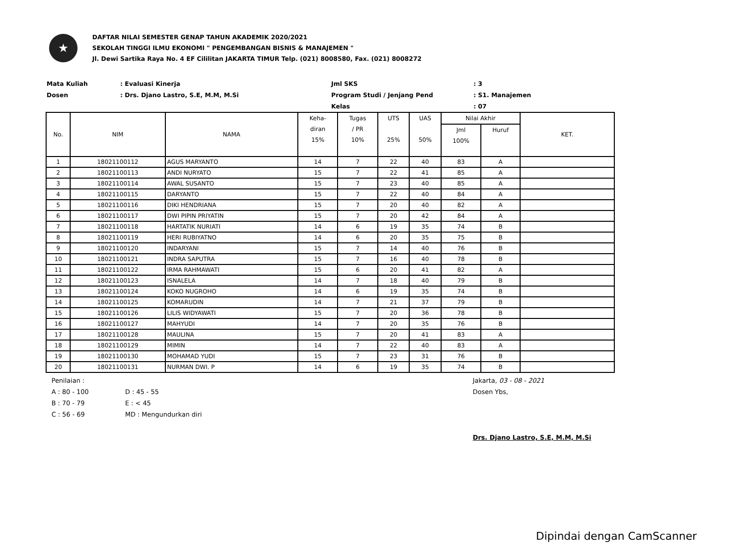★
DAFTAR NILAI SEMESTER GENAP TAHUN AKADEMIK 2020/2021
SEKOLAH TINGGI ILMU EKONOMI " PENGEMBANGAN BISNIS & MANAJEMEN "
Jl. Dewi Sartika Raya No. 4 EF Cililitan JAKARTA TIMUR Telp. (021) 8008580, Fax. (021) 8008272
Mata Kuliah
: Evaluasi Kinerja
Jml SKS
: 3
Dosen
: Drs. Djano Lastro, S.E, M.M, M.Si
Program Studi / Jenjang Pend
: S1. Manajemen
Kelas
: 07
| No. | NIM | NAMA | Keha- diran 15% | Tugas / PR 10% | UTS 25% | UAS 50% | Nilai Akhir | | KET. |
| --- | --- | --- | --- | --- | --- | --- | --- | --- | --- |
| | | | | | | | Jml 100% | Huruf | |
| 1 | 18021100112 | AGUS MARYANTO | 14 | 7 | 22 | 40 | 83 | A | |
| 2 | 18021100113 | ANDI NURYATO | 15 | 7 | 22 | 41 | 85 | A | |
| 3 | 18021100114 | AWAL SUSANTO | 15 | 7 | 23 | 40 | 85 | A | |
| 4 | 18021100115 | DARYANTO | 15 | 7 | 22 | 40 | 84 | A | |
| 5 | 18021100116 | DIKI HENDRIANA | 15 | 7 | 20 | 40 | 82 | A | |
| 6 | 18021100117 | DWI PIPIN PRIYATIN | 15 | 7 | 20 | 42 | 84 | A | |
| 7 | 18021100118 | HARTATIK NURIATI | 14 | 6 | 19 | 35 | 74 | B | |
| 8 | 18021100119 | HERI RUBIYATNO | 14 | 6 | 20 | 35 | 75 | B | |
| 9 | 18021100120 | INDARYANI | 15 | 7 | 14 | 40 | 76 | B | |
| 10 | 18021100121 | INDRA SAPUTRA | 15 | 7 | 16 | 40 | 78 | B | |
| 11 | 18021100122 | IRMA RAHMAWATI | 15 | 6 | 20 | 41 | 82 | A | |
| 12 | 18021100123 | ISNALELA | 14 | 7 | 18 | 40 | 79 | B | |
| 13 | 18021100124 | KOKO NUGROHO | 14 | 6 | 19 | 35 | 74 | B | |
| 14 | 18021100125 | KOMARUDIN | 14 | 7 | 21 | 37 | 79 | B | |
| 15 | 18021100126 | LILIS WIDYAWATI | 15 | 7 | 20 | 36 | 78 | B | |
| 16 | 18021100127 | MAHYUDI | 14 | 7 | 20 | 35 | 76 | B | |
| 17 | 18021100128 | MAULINA | 15 | 7 | 20 | 41 | 83 | A | |
| 18 | 18021100129 | MIMIN | 14 | 7 | 22 | 40 | 83 | A | |
| 19 | 18021100130 | MOHAMAD YUDI | 15 | 7 | 23 | 31 | 76 | B | |
| 20 | 18021100131 | NURMAN DWI. P | 14 | 6 | 19 | 35 | 74 | B | |
Penilaian :
A : 80 - 100
D : 45 - 55
B : 70 - 79
E : < 45
C : 56 - 69
MD : Mengundurkan diri
Jakarta, 03 - 08 - 2021
Dosen Ybs,
Drs. Djano Lastro, S.E, M.M, M.Si
Dipindai dengan CamScanner